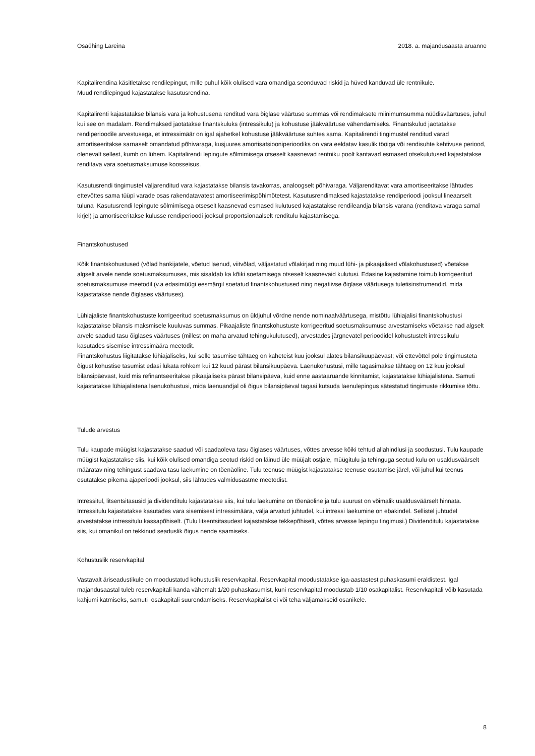Osaühing Lareina 2018. a. majandusaasta aruanne
Kapitalirendina käsitletakse rendilepingut, mille puhul kõik olulised vara omandiga seonduvad riskid ja hüved kanduvad üle rentnikule.
Muud rendilepingud kajastatakse kasutusrendina.
Kapitalirenti kajastatakse bilansis vara ja kohustusena renditud vara õiglase väärtuse summas või rendimaksete miinimumsumma nüüdisväärtuses, juhul kui see on madalam. Rendimaksed jaotatakse finantskuluks (intressikulu) ja kohustuse jääkväärtuse vähendamiseks. Finantskulud jaotatakse rendiperioodile arvestusega, et intressimäär on igal ajahetkel kohustuse jääkväärtuse suhtes sama. Kapitalirendi tingimustel renditud varad amortiseeritakse sarnaselt omandatud põhivaraga, kusjuures amortisatsiooniperioodiks on vara eeldatav kasulik tööiga või rendisuhte kehtivuse periood, olenevalt sellest, kumb on lühem. Kapitalirendi lepingute sõlmimisega otseselt kaasnevad rentniku poolt kantavad esmased otsekulutused kajastatakse renditava vara soetusmaksumuse koosseisus.
Kasutusrendi tingimustel väljarenditud vara kajastatakse bilansis tavakorras, analoogselt põhivaraga. Väljarenditavat vara amortiseeritakse lähtudes ettevõttes sama tüüpi varade osas rakendatavatest amortiseerimispõhimõtetest. Kasutusrendimaksed kajastatakse rendiperioodi jooksul lineaarselt tuluna Kasutusrendi lepingute sõlmimisega otseselt kaasnevad esmased kulutused kajastatakse rendileandja bilansis varana (renditava varaga samal kirjel) ja amortiseeritakse kulusse rendiperioodi jooksul proportsionaalselt renditulu kajastamisega.
Finantskohustused
Kõik finantskohustused (võlad hankijatele, võetud laenud, viitvõlad, väljastatud võlakirjad ning muud lühi- ja pikaajalised võlakohustused) võetakse algselt arvele nende soetusmaksumuses, mis sisaldab ka kõiki soetamisega otseselt kaasnevaid kulutusi. Edasine kajastamine toimub korrigeeritud soetusmaksumuse meetodil (v.a edasimüügi eesmärgil soetatud finantskohustused ning negatiivse õiglase väärtusega tuletisinstrumendid, mida kajastatakse nende õiglases väärtuses).
Lühiajaliste finantskohustuste korrigeeritud soetusmaksumus on üldjuhul võrdne nende nominaalväärtusega, mistõttu lühiajalisi finantskohustusi kajastatakse bilansis maksmisele kuuluvas summas. Pikaajaliste finantskohustuste korrigeeritud soetusmaksumuse arvestamiseks võetakse nad algselt arvele saadud tasu õiglases väärtuses (millest on maha arvatud tehingukulutused), arvestades järgnevatel perioodidel kohustustelt intressikulu kasutades sisemise intressimäära meetodit.
Finantskohustus liigitatakse lühiajaliseks, kui selle tasumise tähtaeg on kaheteist kuu jooksul alates bilansikuupäevast; või ettevõttel pole tingimusteta õigust kohustise tasumist edasi lükata rohkem kui 12 kuud pärast bilansikuupäeva. Laenukohustusi, mille tagasimakse tähtaeg on 12 kuu jooksul bilansipäevast, kuid mis refinantseeritakse pikaajaliseks pärast bilansipäeva, kuid enne aastaaruande kinnitamist, kajastatakse lühiajalistena. Samuti kajastatakse lühiajalistena laenukohustusi, mida laenuandjal oli õigus bilansipäeval tagasi kutsuda laenulepingus sätestatud tingimuste rikkumise tõttu.
Tulude arvestus
Tulu kaupade müügist kajastatakse saadud või saadaoleva tasu õiglases väärtuses, võttes arvesse kõiki tehtud allahindlusi ja soodustusi. Tulu kaupade müügist kajastatakse siis, kui kõik olulised omandiga seotud riskid on läinud üle müüjalt ostjale, müügitulu ja tehinguga seotud kulu on usaldusväärselt määratav ning tehingust saadava tasu laekumine on tõenäoline. Tulu teenuse müügist kajastatakse teenuse osutamise järel, või juhul kui teenus osutatakse pikema ajaperioodi jooksul, siis lähtudes valmidusastme meetodist.
Intressitul, litsentsitasusid ja dividenditulu kajastatakse siis, kui tulu laekumine on tõenäoline ja tulu suurust on võimalik usaldusväärselt hinnata. Intressitulu kajastatakse kasutades vara sisemisest intressimäära, välja arvatud juhtudel, kui intressi laekumine on ebakindel. Sellistel juhtudel arvestatakse intressitulu kassapõhiselt. (Tulu litsentsitasudest kajastatakse tekkepõhiselt, võttes arvesse lepingu tingimusi.) Dividenditulu kajastatakse siis, kui omanikul on tekkinud seaduslik õigus nende saamiseks.
Kohustuslik reservkapital
Vastavalt äriseadustikule on moodustatud kohustuslik reservkapital. Reservkapital moodustatakse iga-aastastest puhaskasumi eraldistest. Igal majandusaastal tuleb reservkapitali kanda vähemalt 1/20 puhaskasumist, kuni reservkapital moodustab 1/10 osakapitalist. Reservkapitali võib kasutada kahjumi katmiseks, samuti osakapitali suurendamiseks. Reservkapitalist ei või teha väljamakseid osanikele.
8